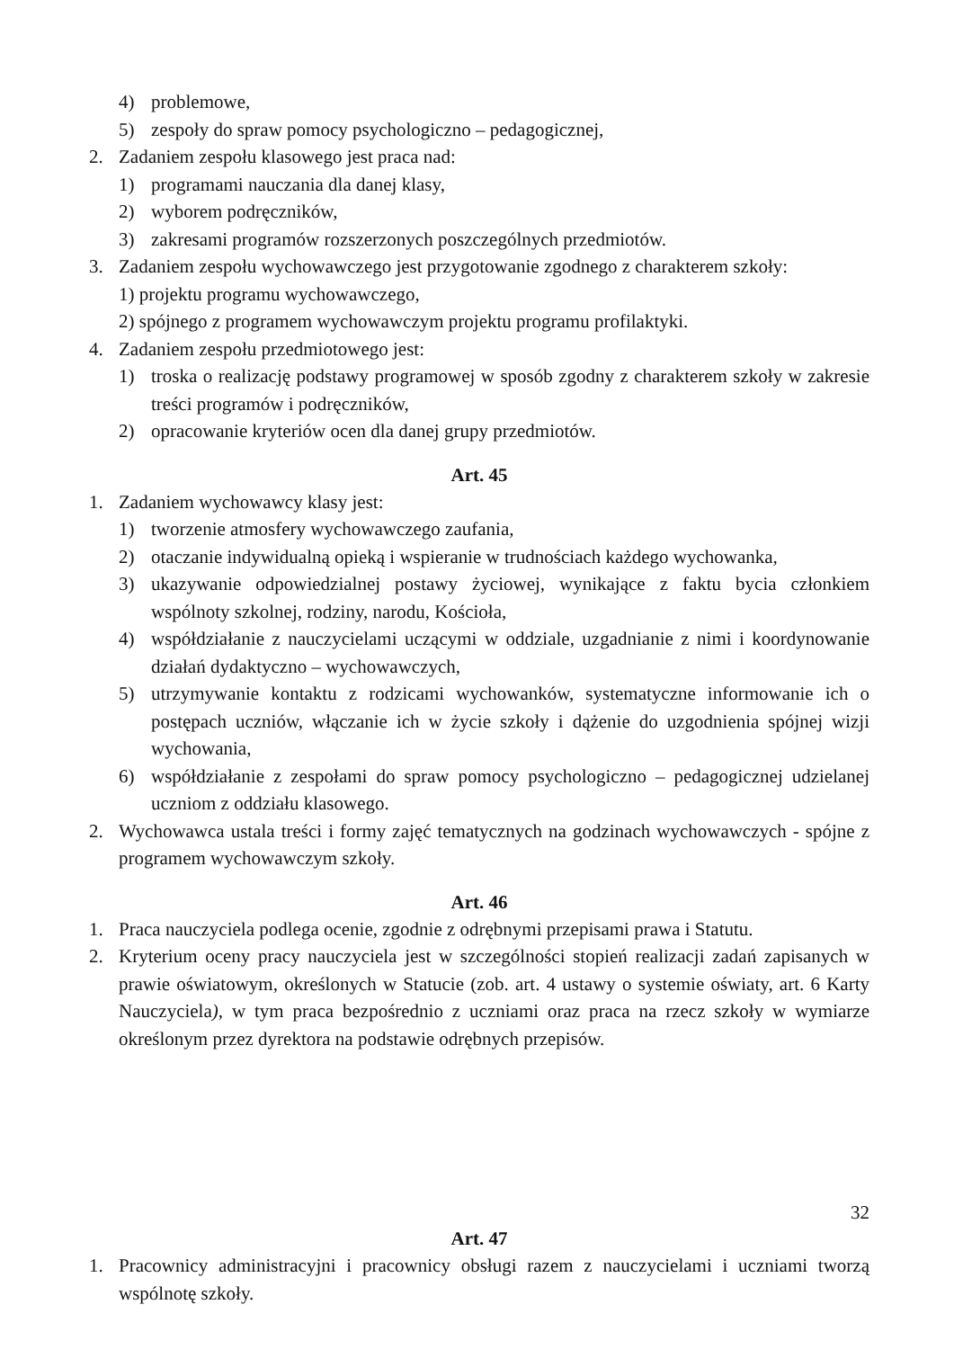4) problemowe,
5) zespoły do spraw pomocy psychologiczno – pedagogicznej,
2. Zadaniem zespołu klasowego jest praca nad:
1) programami nauczania dla danej klasy,
2) wyborem podręczników,
3) zakresami programów rozszerzonych poszczególnych przedmiotów.
3. Zadaniem zespołu wychowawczego jest przygotowanie zgodnego z charakterem szkoły:
1) projektu programu wychowawczego,
2) spójnego z programem wychowawczym projektu programu profilaktyki.
4. Zadaniem zespołu przedmiotowego jest:
1) troska o realizację podstawy programowej w sposób zgodny z charakterem szkoły w zakresie treści programów i podręczników,
2) opracowanie kryteriów ocen dla danej grupy przedmiotów.
Art. 45
1. Zadaniem wychowawcy klasy jest:
1) tworzenie atmosfery wychowawczego zaufania,
2) otaczanie indywidualną opieką i wspieranie w trudnościach każdego wychowanka,
3) ukazywanie odpowiedzialnej postawy życiowej, wynikające z faktu bycia członkiem wspólnoty szkolnej, rodziny, narodu, Kościoła,
4) współdziałanie z nauczycielami uczącymi w oddziale, uzgadnianie z nimi i koordynowanie działań dydaktyczno – wychowawczych,
5) utrzymywanie kontaktu z rodzicami wychowanków, systematyczne informowanie ich o postępach uczniów, włączanie ich w życie szkoły i dążenie do uzgodnienia spójnej wizji wychowania,
6) współdziałanie z zespołami do spraw pomocy psychologiczno – pedagogicznej udzielanej uczniom z oddziału klasowego.
2. Wychowawca ustala treści i formy zajęć tematycznych na godzinach wychowawczych - spójne z programem wychowawczym szkoły.
Art. 46
1. Praca nauczyciela podlega ocenie, zgodnie z odrębnymi przepisami prawa i Statutu.
2. Kryterium oceny pracy nauczyciela jest w szczególności stopień realizacji zadań zapisanych w prawie oświatowym, określonych w Statucie (zob. art. 4 ustawy o systemie oświaty, art. 6 Karty Nauczyciela), w tym praca bezpośrednio z uczniami oraz praca na rzecz szkoły w wymiarze określonym przez dyrektora na podstawie odrębnych przepisów.
Art. 47
1. Pracownicy administracyjni i pracownicy obsługi razem z nauczycielami i uczniami tworzą wspólnotę szkoły.
32